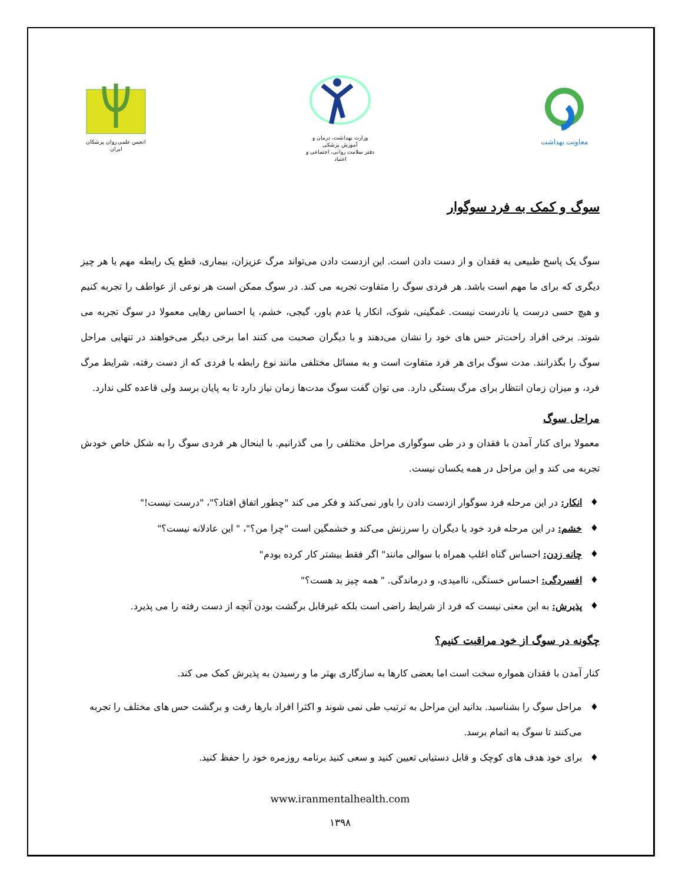معاونت بهداشت
وزارت بهداشت، درمان و آموزش پزشکی
دفتر سلامت روانی، اجتماعی و اعتیاد
انجمن علمی روان پزشکان ایران
سوگ و کمک به فرد سوگوار
سوگ یک پاسخ طبیعی به فقدان و از دست دادن است. این ازدست دادن می‌تواند مرگ عزیزان، بیماری، قطع یک رابطه مهم یا هر چیز دیگری که برای ما مهم است باشد. هر فردی سوگ را متفاوت تجربه می کند. در سوگ ممکن است هر نوعی از عواطف را تجربه کنیم و هیچ حسی درست یا نادرست نیست. غمگینی، شوک، انکار یا عدم باور، گیجی، خشم، یا احساس رهایی معمولا در سوگ تجربه می شوند. برخی افراد راحت‌تر حس های خود را نشان می‌دهند و با دیگران صحبت می کنند اما برخی دیگر می‌خواهند در تنهایی مراحل سوگ را بگذرانند. مدت سوگ برای هر فرد متفاوت است و به مسائل مختلفی مانند نوع رابطه با فردی که از دست رفته، شرایط مرگ فرد، و میزان زمان انتظار برای مرگ بستگی دارد. می توان گفت سوگ مدت‌ها زمان نیاز دارد تا به پایان برسد ولی قاعده کلی ندارد.
مراحل سوگ
معمولا برای کنار آمدن با فقدان و در طی سوگواری مراحل مختلفی را می گذرانیم. با اینحال هر فردی سوگ را به شکل خاص خودش تجربه می کند و این مراحل در همه یکسان نیست.
♦ انکار: در این مرحله فرد سوگوار ازدست دادن را باور نمی‌کند و فکر می کند "چطور اتفاق افتاد؟"، "درست نیست!"
♦ خشم: در این مرحله فرد خود یا دیگران را سرزنش می‌کند و خشمگین است "چرا من؟"، " این عادلانه نیست؟"
♦ چانه زدن: احساس گناه اغلب همراه با سوالی مانند" اگر فقط بیشتر کار کرده بودم"
♦ افسردگی: احساس خستگی، ناامیدی، و درماندگی. " همه چیز بد هست؟"
♦ پذیرش: به این معنی نیست که فرد از شرایط راضی است بلکه غیرقابل برگشت بودن آنچه از دست رفته را می پذیرد.
چگونه در سوگ از خود مراقبت کنیم؟
کنار آمدن با فقدان همواره سخت است اما بعضی کارها به سازگاری بهتر ما و رسیدن به پذیرش کمک می کند.
♦ مراحل سوگ را بشناسید. بدانید این مراحل به ترتیب طی نمی شوند و اکثرا افراد بارها رفت و برگشت حس های مختلف را تجربه می‌کنند تا سوگ به اتمام برسد.
♦ برای خود هدف های کوچک و قابل دستیابی تعیین کنید و سعی کنید برنامه روزمره خود را حفظ کنید.
www.iranmentalhealth.com
۱۳۹۸